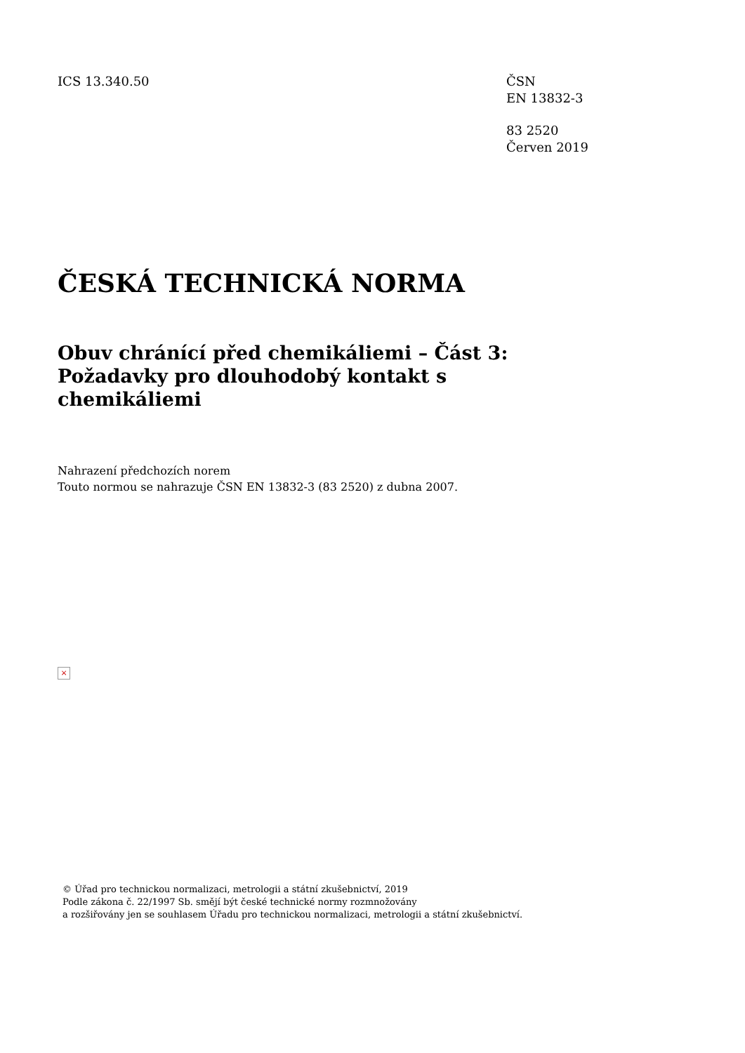ICS 13.340.50 ČSN
EN 13832-3
83 2520
Červen 2019
ČESKÁ TECHNICKÁ NORMA
Obuv chránící před chemikáliemi – Část 3: Požadavky pro dlouhodobý kontakt s chemikáliemi
Nahrazení předchozích norem
Touto normou se nahrazuje ČSN EN 13832-3 (83 2520) z dubna 2007.
×
© Úřad pro technickou normalizaci, metrologii a státní zkušebnictví, 2019
Podle zákona č. 22/1997 Sb. smějí být české technické normy rozmnožovány
a rozšiřovány jen se souhlasem Úřadu pro technickou normalizaci, metrologii a státní zkušebnictví.